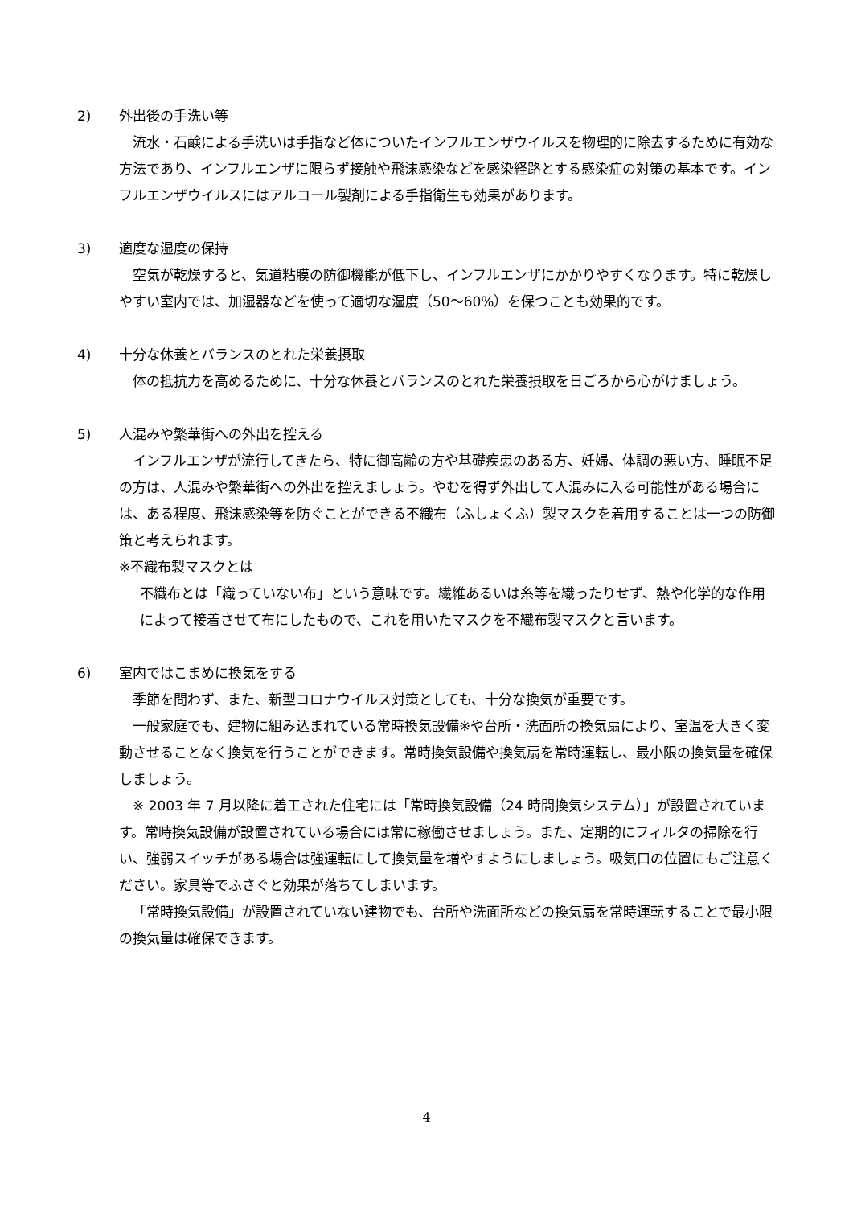2)
外出後の手洗い等
流水・石鹸による手洗いは手指など体についたインフルエンザウイルスを物理的に除去するために有効な方法であり、インフルエンザに限らず接触や飛沫感染などを感染経路とする感染症の対策の基本です。インフルエンザウイルスにはアルコール製剤による手指衛生も効果があります。
3)
適度な湿度の保持
空気が乾燥すると、気道粘膜の防御機能が低下し、インフルエンザにかかりやすくなります。特に乾燥しやすい室内では、加湿器などを使って適切な湿度（50～60%）を保つことも効果的です。
4)
十分な休養とバランスのとれた栄養摂取
体の抵抗力を高めるために、十分な休養とバランスのとれた栄養摂取を日ごろから心がけましょう。
5)
人混みや繁華街への外出を控える
インフルエンザが流行してきたら、特に御高齢の方や基礎疾患のある方、妊婦、体調の悪い方、睡眠不足の方は、人混みや繁華街への外出を控えましょう。やむを得ず外出して人混みに入る可能性がある場合には、ある程度、飛沫感染等を防ぐことができる不織布（ふしょくふ）製マスクを着用することは一つの防御策と考えられます。
※不織布製マスクとは
不織布とは「織っていない布」という意味です。繊維あるいは糸等を織ったりせず、熱や化学的な作用によって接着させて布にしたもので、これを用いたマスクを不織布製マスクと言います。
6)
室内ではこまめに換気をする
季節を問わず、また、新型コロナウイルス対策としても、十分な換気が重要です。
一般家庭でも、建物に組み込まれている常時換気設備※や台所・洗面所の換気扇により、室温を大きく変動させることなく換気を行うことができます。常時換気設備や換気扇を常時運転し、最小限の換気量を確保しましょう。
※ 2003 年 7 月以降に着工された住宅には「常時換気設備（24 時間換気システム）」が設置されています。常時換気設備が設置されている場合には常に稼働させましょう。また、定期的にフィルタの掃除を行い、強弱スイッチがある場合は強運転にして換気量を増やすようにしましょう。吸気口の位置にもご注意ください。家具等でふさぐと効果が落ちてしまいます。
「常時換気設備」が設置されていない建物でも、台所や洗面所などの換気扇を常時運転することで最小限の換気量は確保できます。
4